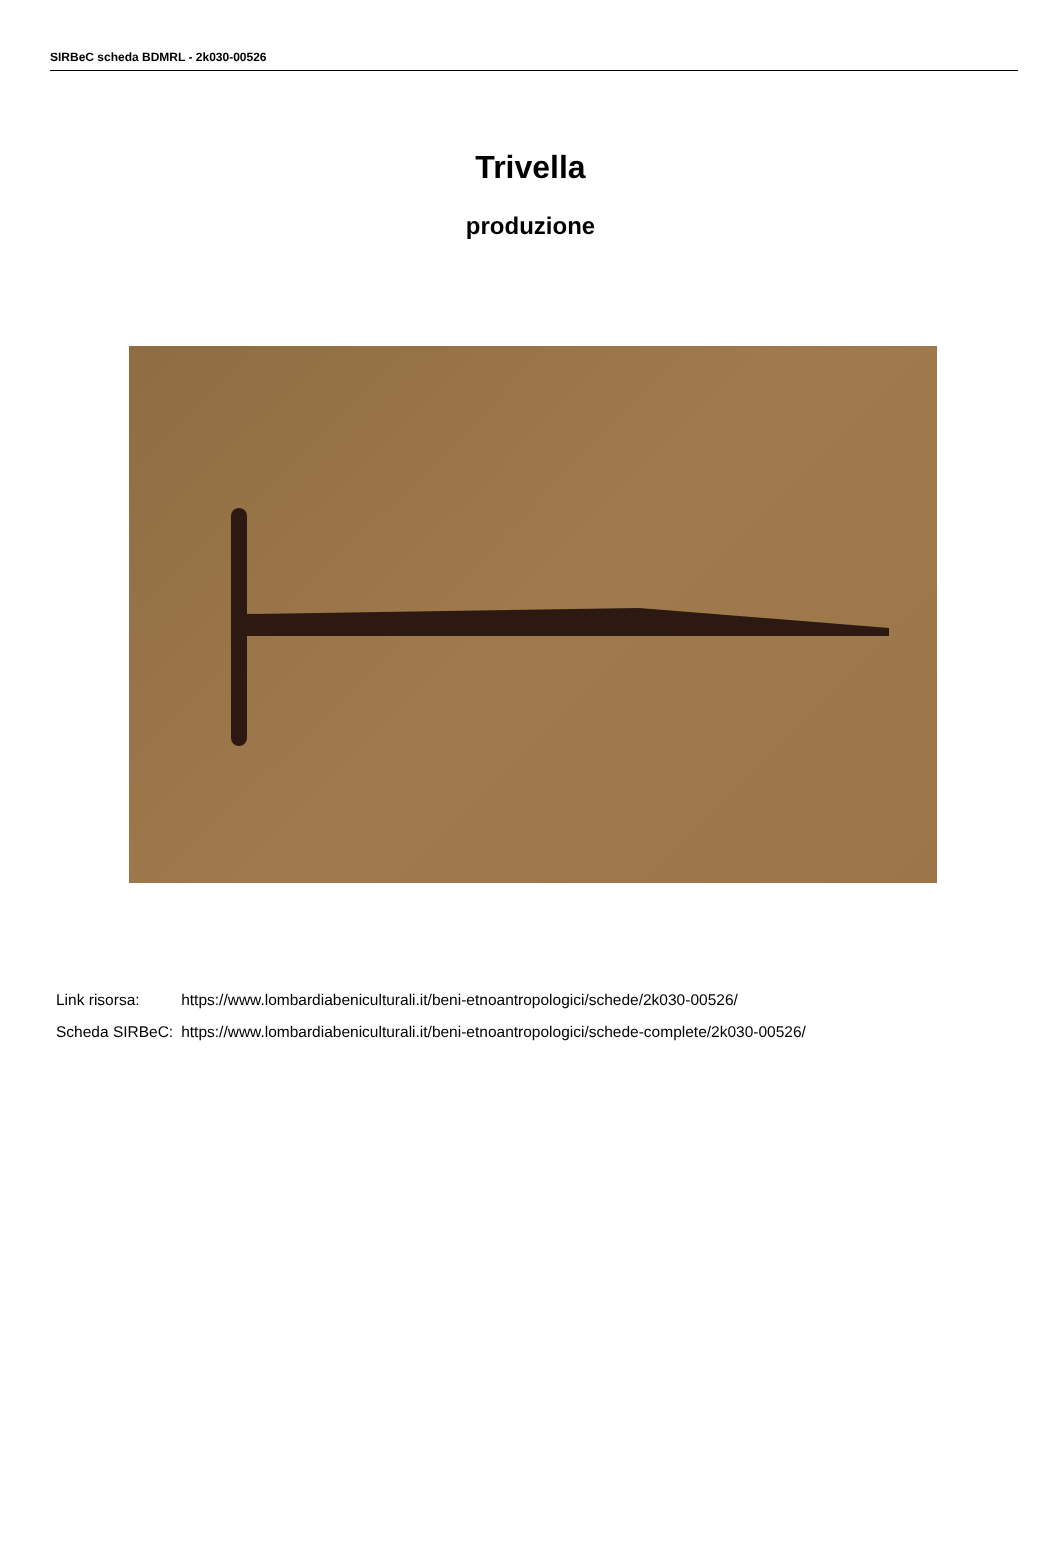SIRBeC scheda BDMRL - 2k030-00526
Trivella
produzione
| Link risorsa: | https://www.lombardiabeniculturali.it/beni-etnoantropologici/schede/2k030-00526/ |
| Scheda SIRBeC: | https://www.lombardiabeniculturali.it/beni-etnoantropologici/schede-complete/2k030-00526/ |